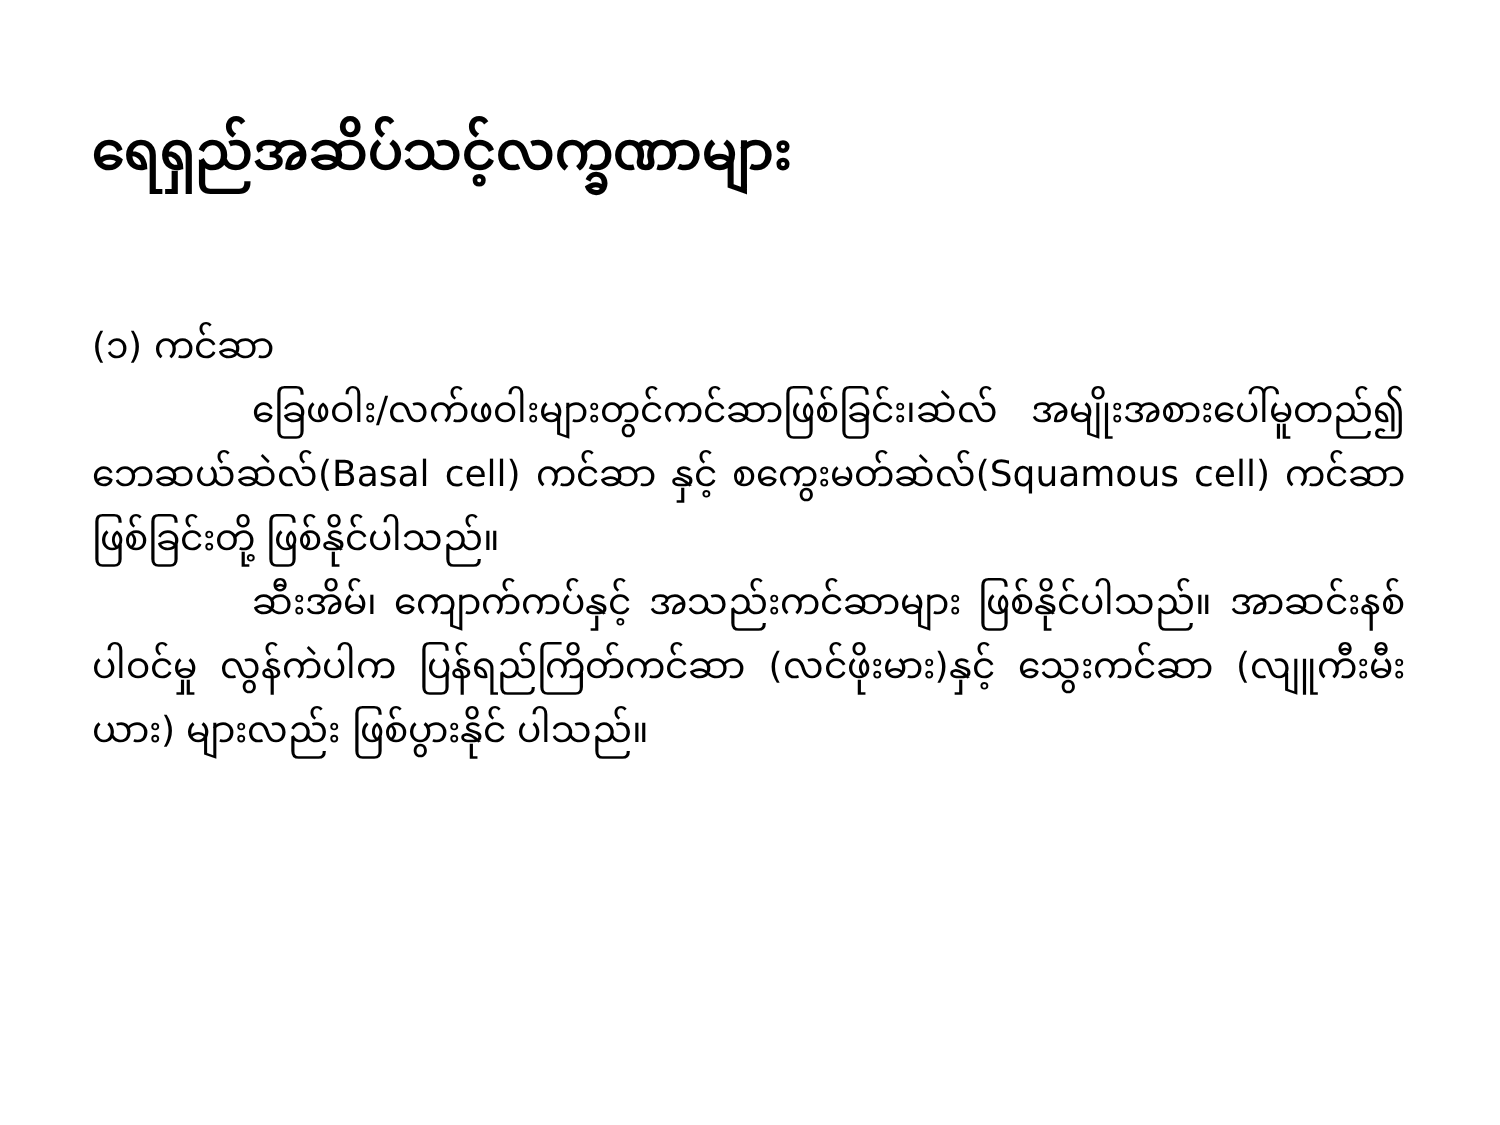ရေရှည်အဆိပ်သင့်လက္ခဏာများ
(၁) ကင်ဆာ
ခြေဖဝါး/လက်ဖဝါးများတွင်ကင်ဆာဖြစ်ခြင်း၊ဆဲလ် အမျိုးအစားပေါ်မူတည်၍ ဘေဆယ်ဆဲလ်(Basal cell) ကင်ဆာ နှင့် စကွေးမတ်ဆဲလ်(Squamous cell) ကင်ဆာ ဖြစ်ခြင်းတို့ ဖြစ်နိုင်ပါသည်။
ဆီးအိမ်၊ ကျောက်ကပ်နှင့် အသည်းကင်ဆာများ ဖြစ်နိုင်ပါသည်။ အာဆင်းနစ် ပါဝင်မှု လွန်ကဲပါက ပြန်ရည်ကြိတ်ကင်ဆာ (လင်ဖိုးမား)နှင့် သွေးကင်ဆာ (လျူကီးမီးယား) များလည်း ဖြစ်ပွားနိုင် ပါသည်။